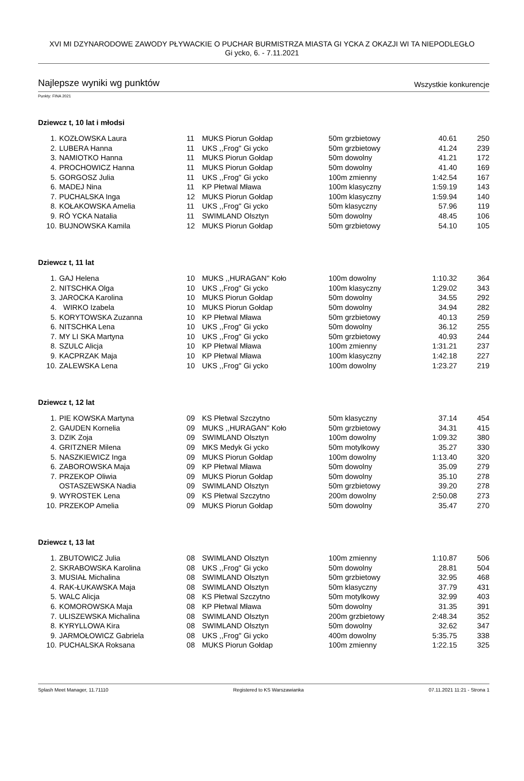XVI MI DZYNARODOWE ZAWODY PŁYWACKIE O PUCHAR BURMISTRZA MIASTA GI YCKA Z OKAZJI WI TA NIEPODLEGŁO
Gi ycko, 6. - 7.11.2021
Najlepsze wyniki wg punktów Wszystkie konkurencje
Punkty: FINA 2021
Dziewcz t, 10 lat i młodsi
| 1. | KOZŁOWSKA Laura | 11 | MUKS Piorun Gołdap | 50m grzbietowy | 40.61 | 250 |
| 2. | LUBERA Hanna | 11 | UKS ,,Frog'' Gi ycko | 50m grzbietowy | 41.24 | 239 |
| 3. | NAMIOTKO Hanna | 11 | MUKS Piorun Gołdap | 50m dowolny | 41.21 | 172 |
| 4. | PROCHOWICZ Hanna | 11 | MUKS Piorun Gołdap | 50m dowolny | 41.40 | 169 |
| 5. | GORGOSZ Julia | 11 | UKS ,,Frog'' Gi ycko | 100m zmienny | 1:42.54 | 167 |
| 6. | MADEJ Nina | 11 | KP Płetwal Mława | 100m klasyczny | 1:59.19 | 143 |
| 7. | PUCHALSKA Inga | 12 | MUKS Piorun Gołdap | 100m klasyczny | 1:59.94 | 140 |
| 8. | KOŁAKOWSKA Amelia | 11 | UKS ,,Frog'' Gi ycko | 50m klasyczny | 57.96 | 119 |
| 9. | RÓ YCKA Natalia | 11 | SWIMLAND Olsztyn | 50m dowolny | 48.45 | 106 |
| 10. | BUJNOWSKA Kamila | 12 | MUKS Piorun Gołdap | 50m grzbietowy | 54.10 | 105 |
Dziewcz t, 11 lat
| 1. | GAJ Helena | 10 | MUKS ,,HURAGAN'' Koło | 100m dowolny | 1:10.32 | 364 |
| 2. | NITSCHKA Olga | 10 | UKS ,,Frog'' Gi ycko | 100m klasyczny | 1:29.02 | 343 |
| 3. | JAROCKA Karolina | 10 | MUKS Piorun Gołdap | 50m dowolny | 34.55 | 292 |
| 4. | WIRKO Izabela | 10 | MUKS Piorun Gołdap | 50m dowolny | 34.94 | 282 |
| 5. | KORYTOWSKA Zuzanna | 10 | KP Płetwal Mława | 50m grzbietowy | 40.13 | 259 |
| 6. | NITSCHKA Lena | 10 | UKS ,,Frog'' Gi ycko | 50m dowolny | 36.12 | 255 |
| 7. | MY LI SKA Martyna | 10 | UKS ,,Frog'' Gi ycko | 50m grzbietowy | 40.93 | 244 |
| 8. | SZULC Alicja | 10 | KP Płetwal Mława | 100m zmienny | 1:31.21 | 237 |
| 9. | KACPRZAK Maja | 10 | KP Płetwal Mława | 100m klasyczny | 1:42.18 | 227 |
| 10. | ZALEWSKA Lena | 10 | UKS ,,Frog'' Gi ycko | 100m dowolny | 1:23.27 | 219 |
Dziewcz t, 12 lat
| 1. | PIE KOWSKA Martyna | 09 | KS Płetwal Szczytno | 50m klasyczny | 37.14 | 454 |
| 2. | GAUDEN Kornelia | 09 | MUKS ,,HURAGAN'' Koło | 50m grzbietowy | 34.31 | 415 |
| 3. | DZIK Zoja | 09 | SWIMLAND Olsztyn | 100m dowolny | 1:09.32 | 380 |
| 4. | GRITZNER Milena | 09 | MKS Medyk Gi ycko | 50m motylkowy | 35.27 | 330 |
| 5. | NASZKIEWICZ Inga | 09 | MUKS Piorun Gołdap | 100m dowolny | 1:13.40 | 320 |
| 6. | ZABOROWSKA Maja | 09 | KP Płetwal Mława | 50m dowolny | 35.09 | 279 |
| 7. | PRZEKOP Oliwia | 09 | MUKS Piorun Gołdap | 50m dowolny | 35.10 | 278 |
| | OSTASZEWSKA Nadia | 09 | SWIMLAND Olsztyn | 50m grzbietowy | 39.20 | 278 |
| 9. | WYROSTEK Lena | 09 | KS Płetwal Szczytno | 200m dowolny | 2:50.08 | 273 |
| 10. | PRZEKOP Amelia | 09 | MUKS Piorun Gołdap | 50m dowolny | 35.47 | 270 |
Dziewcz t, 13 lat
| 1. | ZBUTOWICZ Julia | 08 | SWIMLAND Olsztyn | 100m zmienny | 1:10.87 | 506 |
| 2. | SKRABOWSKA Karolina | 08 | UKS ,,Frog'' Gi ycko | 50m dowolny | 28.81 | 504 |
| 3. | MUSIAŁ Michalina | 08 | SWIMLAND Olsztyn | 50m grzbietowy | 32.95 | 468 |
| 4. | RAK-ŁUKAWSKA Maja | 08 | SWIMLAND Olsztyn | 50m klasyczny | 37.79 | 431 |
| 5. | WALC Alicja | 08 | KS Płetwal Szczytno | 50m motylkowy | 32.99 | 403 |
| 6. | KOMOROWSKA Maja | 08 | KP Płetwal Mława | 50m dowolny | 31.35 | 391 |
| 7. | ULISZEWSKA Michalina | 08 | SWIMLAND Olsztyn | 200m grzbietowy | 2:48.34 | 352 |
| 8. | KYRYLLOWA Kira | 08 | SWIMLAND Olsztyn | 50m dowolny | 32.62 | 347 |
| 9. | JARMOŁOWICZ Gabriela | 08 | UKS ,,Frog'' Gi ycko | 400m dowolny | 5:35.75 | 338 |
| 10. | PUCHALSKA Roksana | 08 | MUKS Piorun Gołdap | 100m zmienny | 1:22.15 | 325 |
Splash Meet Manager, 11.71110 Registered to KS Warszawianka 07.11.2021 11:21 - Strona 1